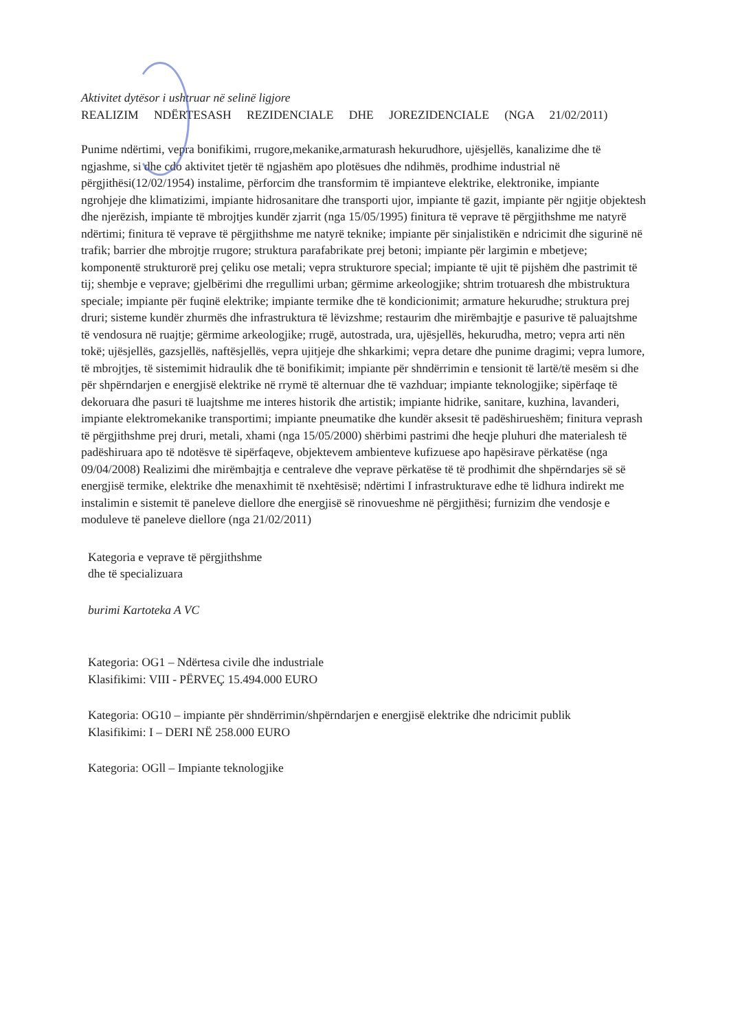Aktivitet dytësor i ushtruar në selinë ligjore
REALIZIM NDËRTESASH REZIDENCIALE DHE JOREZIDENCIALE (NGA 21/02/2011)
Punime ndërtimi, vepra bonifikimi, rrugore,mekanike,armaturash hekurudhore, ujësjellës, kanalizime dhe të ngjashme, si dhe cdo aktivitet tjetër të ngjashëm apo plotësues dhe ndihmës, prodhime industrial në përgjithësi(12/02/1954) instalime, përforcim dhe transformim të impianteve elektrike, elektronike, impiante ngrohjeje dhe klimatizimi, impiante hidrosanitare dhe transporti ujor, impiante të gazit, impiante për ngjitje objektesh dhe njerëzish, impiante të mbrojtjes kundër zjarrit (nga 15/05/1995) finitura të veprave të përgjithshme me natyrë ndërtimi; finitura të veprave të përgjithshme me natyrë teknike; impiante për sinjalistikën e ndricimit dhe sigurinë në trafik; barrier dhe mbrojtje rrugore; struktura parafabrikate prej betoni; impiante për largimin e mbetjeve; komponentë strukturorë prej çeliku ose metali; vepra strukturore special; impiante të ujit të pijshëm dhe pastrimit të tij; shembje e veprave; gjelbërimi dhe rregullimi urban; gërmime arkeologjike; shtrim trotuaresh dhe mbistruktura speciale; impiante për fuqinë elektrike; impiante termike dhe të kondicionimit; armature hekurudhe; struktura prej druri; sisteme kundër zhurmës dhe infrastruktura të lëvizshme; restaurim dhe mirëmbajtje e pasurive të paluajtshme të vendosura në ruajtje; gërmime arkeologjike; rrugë, autostrada, ura, ujësjellës, hekurudha, metro; vepra arti nën tokë; ujësjellës, gazsjellës, naftësjellës, vepra ujitjeje dhe shkarkimi; vepra detare dhe punime dragimi; vepra lumore, të mbrojtjes, të sistemimit hidraulik dhe të bonifikimit; impiante për shndërrimin e tensionit të lartë/të mesëm si dhe për shpërndarjen e energjisë elektrike në rrymë të alternuar dhe të vazhduar; impiante teknologjike; sipërfaqe të dekoruara dhe pasuri të luajtshme me interes historik dhe artistik; impiante hidrike, sanitare, kuzhina, lavanderi, impiante elektromekanike transportimi; impiante pneumatike dhe kundër aksesit të padëshirueshëm; finitura veprash të përgjithshme prej druri, metali, xhami (nga 15/05/2000) shërbimi pastrimi dhe heqje pluhuri dhe materialesh të padëshiruara apo të ndotësve të sipërfaqeve, objektevem ambienteve kufizuese apo hapësirave përkatëse (nga 09/04/2008) Realizimi dhe mirëmbajtja e centraleve dhe veprave përkatëse të të prodhimit dhe shpërndarjes së së energjisë termike, elektrike dhe menaxhimit të nxehtësisë; ndërtimi I infrastrukturave edhe të lidhura indirekt me instalimin e sistemit të paneleve diellore dhe energjisë së rinovueshme në përgjithësi; furnizim dhe vendosje e moduleve të paneleve diellore (nga 21/02/2011)
Kategoria e veprave të përgjithshme
dhe të specializuara
burimi Kartoteka A VC
Kategoria: OG1 – Ndërtesa civile dhe industriale
Klasifikimi: VIII - PËRVEÇ 15.494.000 EURO
Kategoria: OG10 – impiante për shndërrimin/shpërndarjen e energjisë elektrike dhe ndricimit publik
Klasifikimi: I – DERI NË 258.000 EURO
Kategoria: OGll – Impiante teknologjike